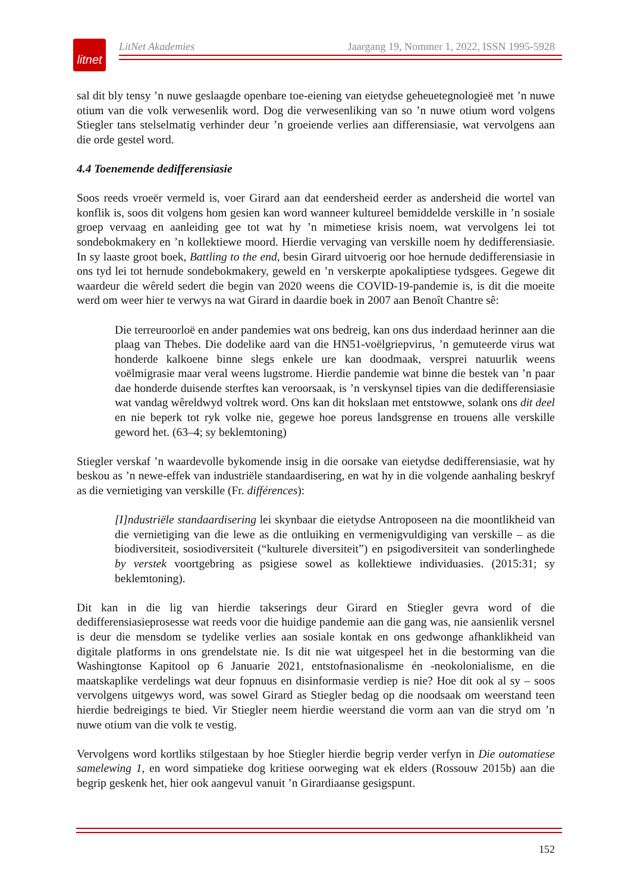litnet
LitNet Akademies Jaargang 19, Nommer 1, 2022, ISSN 1995-5928
sal dit bly tensy ’n nuwe geslaagde openbare toe-eiening van eietydse geheuetegnologieë met ’n nuwe otium van die volk verwesenlik word. Dog die verwesenliking van so ’n nuwe otium word volgens Stiegler tans stelselmatig verhinder deur ’n groeiende verlies aan differensiasie, wat vervolgens aan die orde gestel word.
4.4 Toenemende dedifferensiasie
Soos reeds vroeër vermeld is, voer Girard aan dat eendersheid eerder as andersheid die wortel van konflik is, soos dit volgens hom gesien kan word wanneer kultureel bemiddelde verskille in ’n sosiale groep vervaag en aanleiding gee tot wat hy ’n mimetiese krisis noem, wat vervolgens lei tot sondebokmakery en ’n kollektiewe moord. Hierdie vervaging van verskille noem hy dedifferensiasie. In sy laaste groot boek, Battling to the end, besin Girard uitvoerig oor hoe hernude dedifferensiasie in ons tyd lei tot hernude sondebokmakery, geweld en ’n verskerpte apokaliptiese tydsgees. Gegewe dit waardeur die wêreld sedert die begin van 2020 weens die COVID-19-pandemie is, is dit die moeite werd om weer hier te verwys na wat Girard in daardie boek in 2007 aan Benoît Chantre sê:
Die terreuroorloë en ander pandemies wat ons bedreig, kan ons dus inderdaad herinner aan die plaag van Thebes. Die dodelike aard van die HN51-voëlgriepvirus, ’n gemuteerde virus wat honderde kalkoene binne slegs enkele ure kan doodmaak, versprei natuurlik weens voëlmigrasie maar veral weens lugstrome. Hierdie pandemie wat binne die bestek van ’n paar dae honderde duisende sterftes kan veroorsaak, is ’n verskynsel tipies van die dedifferensiasie wat vandag wêreldwyd voltrek word. Ons kan dit hokslaan met entstowwe, solank ons dit deel en nie beperk tot ryk volke nie, gegewe hoe poreus landsgrense en trouens alle verskille geword het. (63–4; sy beklemtoning)
Stiegler verskaf ’n waardevolle bykomende insig in die oorsake van eietydse dedifferensiasie, wat hy beskou as ’n newe-effek van industriële standaardisering, en wat hy in die volgende aanhaling beskryf as die vernietiging van verskille (Fr. différences):
[I]ndustriële standaardisering lei skynbaar die eietydse Antroposeen na die moontlikheid van die vernietiging van die lewe as die ontluiking en vermenigvuldiging van verskille – as die biodiversiteit, sosiodiversiteit (“kulturele diversiteit”) en psigodiversiteit van sonderlinghede by verstek voortgebring as psigiese sowel as kollektiewe individuasies. (2015:31; sy beklemtoning).
Dit kan in die lig van hierdie takserings deur Girard en Stiegler gevra word of die dedifferensiasieprosesse wat reeds voor die huidige pandemie aan die gang was, nie aansienlik versnel is deur die mensdom se tydelike verlies aan sosiale kontak en ons gedwonge afhanklikheid van digitale platforms in ons grendelstate nie. Is dit nie wat uitgespeel het in die bestorming van die Washingtonse Kapitool op 6 Januarie 2021, entstofnasionalisme én -neokolonialisme, en die maatskaplike verdelings wat deur fopnuus en disinformasie verdiep is nie? Hoe dit ook al sy – soos vervolgens uitgewys word, was sowel Girard as Stiegler bedag op die noodsaak om weerstand teen hierdie bedreigings te bied. Vir Stiegler neem hierdie weerstand die vorm aan van die stryd om ’n nuwe otium van die volk te vestig.
Vervolgens word kortliks stilgestaan by hoe Stiegler hierdie begrip verder verfyn in Die outomatiese samelewing 1, en word simpatieke dog kritiese oorweging wat ek elders (Rossouw 2015b) aan die begrip geskenk het, hier ook aangevul vanuit ’n Girardiaanse gesigspunt.
152